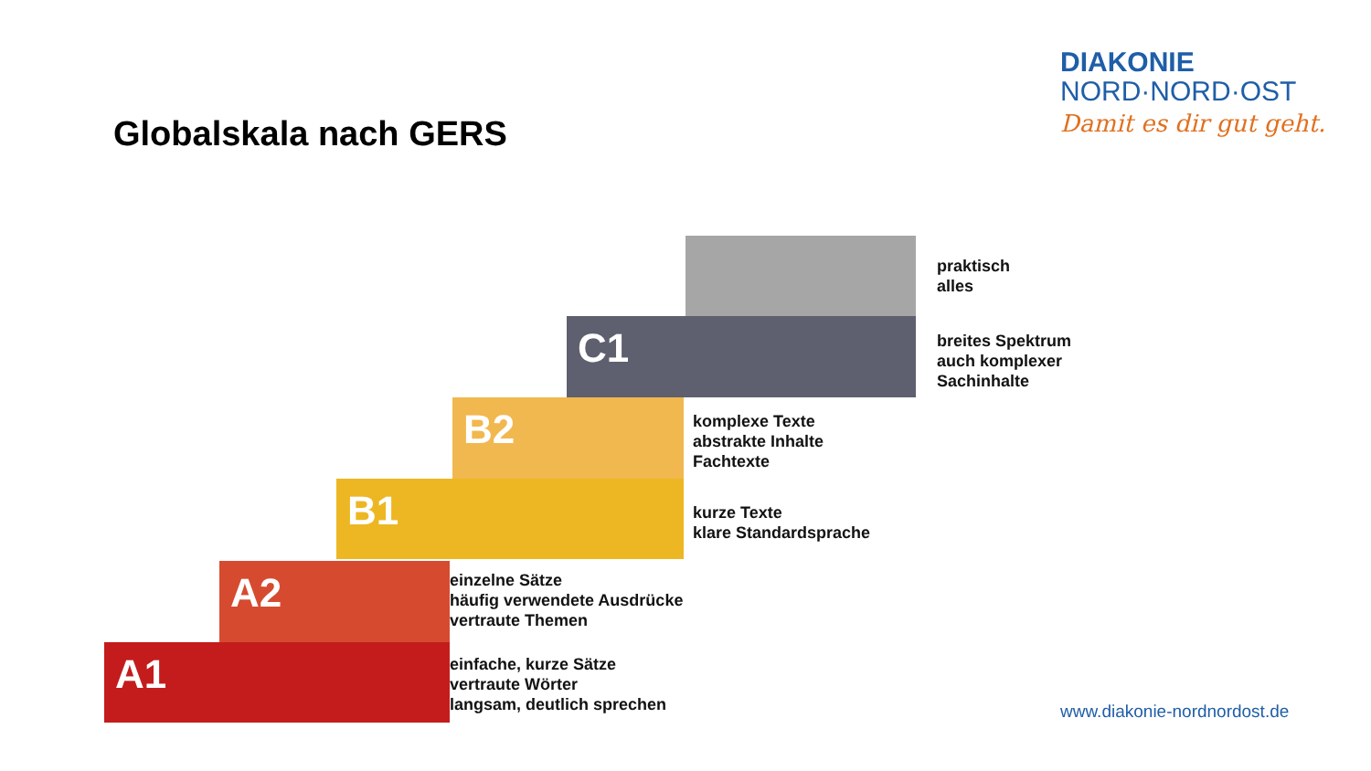DIAKONIE
NORD·NORD·OST
Damit es dir gut geht.
Globalskala nach GERS
praktisch
alles
C1
breites Spektrum
auch komplexer
Sachinhalte
B2
komplexe Texte
abstrakte Inhalte
Fachtexte
B1
kurze Texte
klare Standardsprache
A2
einzelne Sätze
häufig verwendete Ausdrücke
vertraute Themen
A1
einfache, kurze Sätze
vertraute Wörter
langsam, deutlich sprechen
www.diakonie-nordnordost.de